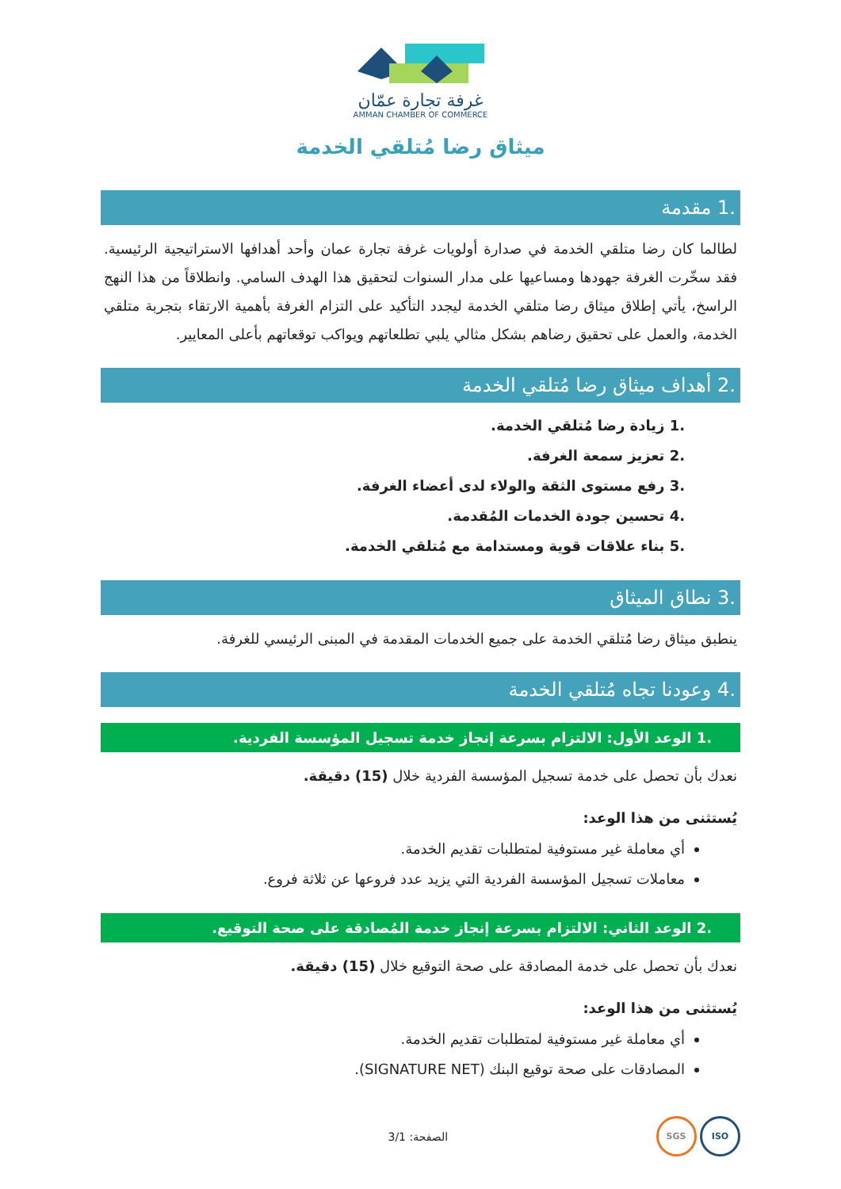غرفة تجارة عمّان
AMMAN CHAMBER OF COMMERCE
ميثاق رضا مُتلقي الخدمة
.1 مقدمة
لطالما كان رضا متلقي الخدمة في صدارة أولويات غرفة تجارة عمان وأحد أهدافها الاستراتيجية الرئيسية. فقد سخّرت الغرفة جهودها ومساعيها على مدار السنوات لتحقيق هذا الهدف السامي. وانطلاقاً من هذا النهج الراسخ، يأتي إطلاق ميثاق رضا متلقي الخدمة ليجدد التأكيد على التزام الغرفة بأهمية الارتقاء بتجربة متلقي الخدمة، والعمل على تحقيق رضاهم بشكل مثالي يلبي تطلعاتهم ويواكب توقعاتهم بأعلى المعايير.
.2 أهداف ميثاق رضا مُتلقي الخدمة
.1 زيادة رضا مُتلقي الخدمة.
.2 تعزيز سمعة الغرفة.
.3 رفع مستوى الثقة والولاء لدى أعضاء الغرفة.
.4 تحسين جودة الخدمات المُقدمة.
.5 بناء علاقات قوية ومستدامة مع مُتلقي الخدمة.
.3 نطاق الميثاق
ينطبق ميثاق رضا مُتلقي الخدمة على جميع الخدمات المقدمة في المبنى الرئيسي للغرفة.
.4 وعودنا تجاه مُتلقي الخدمة
.1 الوعد الأول: الالتزام بسرعة إنجاز خدمة تسجيل المؤسسة الفردية.
نعدك بأن تحصل على خدمة تسجيل المؤسسة الفردية خلال (15) دقيقة.
يُستثنى من هذا الوعد:
أي معاملة غير مستوفية لمتطلبات تقديم الخدمة.
معاملات تسجيل المؤسسة الفردية التي يزيد عدد فروعها عن ثلاثة فروع.
.2 الوعد الثاني: الالتزام بسرعة إنجاز خدمة المُصادقة على صحة التوقيع.
نعدك بأن تحصل على خدمة المصادقة على صحة التوقيع خلال (15) دقيقة.
يُستثنى من هذا الوعد:
أي معاملة غير مستوفية لمتطلبات تقديم الخدمة.
المصادقات على صحة توقيع البنك (SIGNATURE NET).
ISO SGS
الصفحة: 3/1